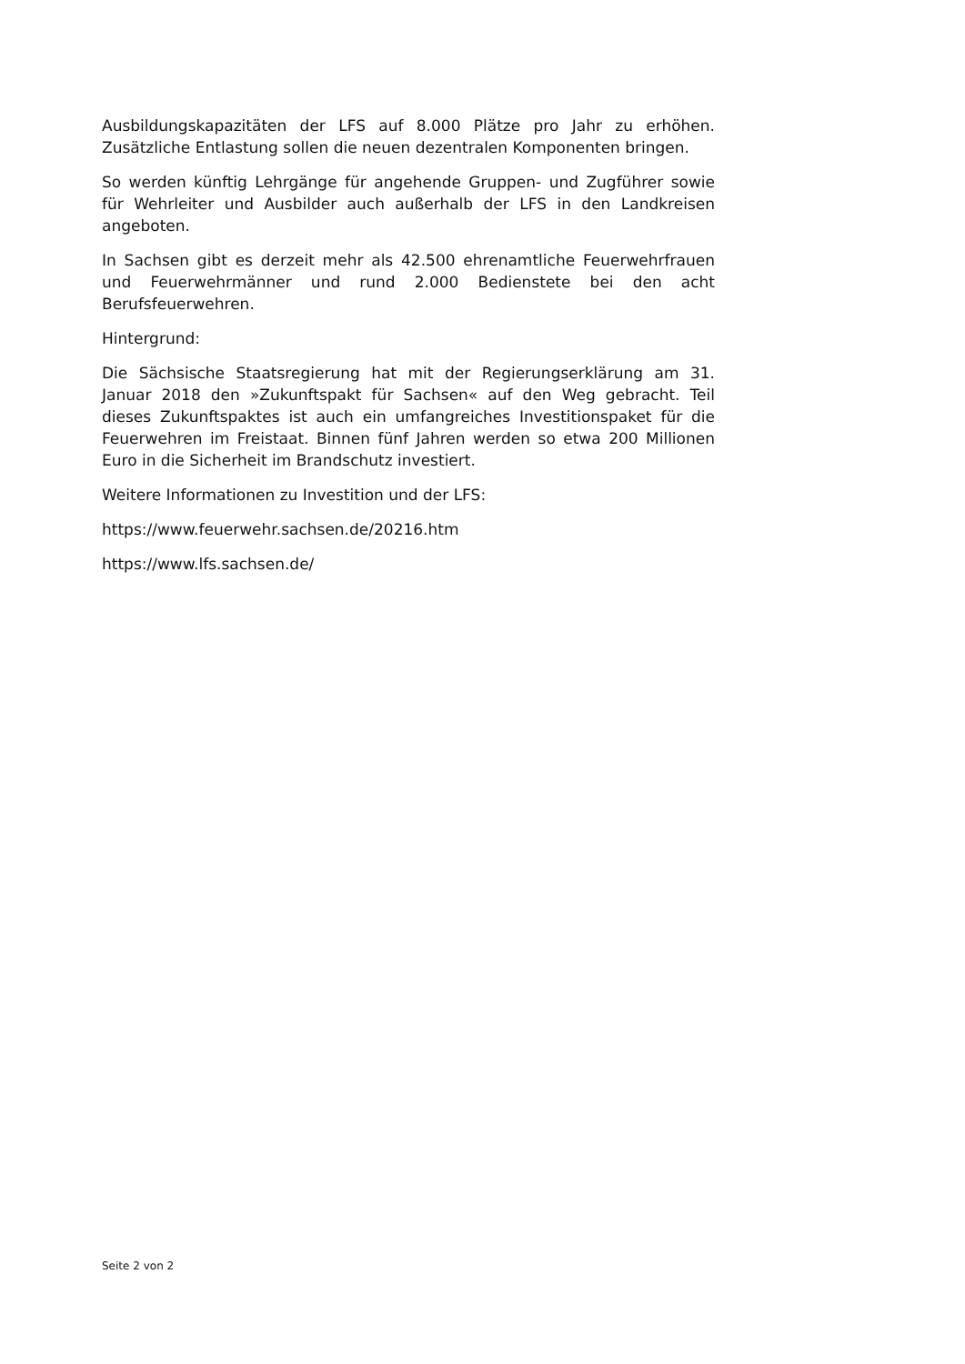Ausbildungskapazitäten der LFS auf 8.000 Plätze pro Jahr zu erhöhen. Zusätzliche Entlastung sollen die neuen dezentralen Komponenten bringen.
So werden künftig Lehrgänge für angehende Gruppen- und Zugführer sowie für Wehrleiter und Ausbilder auch außerhalb der LFS in den Landkreisen angeboten.
In Sachsen gibt es derzeit mehr als 42.500 ehrenamtliche Feuerwehrfrauen und Feuerwehrmänner und rund 2.000 Bedienstete bei den acht Berufsfeuerwehren.
Hintergrund:
Die Sächsische Staatsregierung hat mit der Regierungserklärung am 31. Januar 2018 den »Zukunftspakt für Sachsen« auf den Weg gebracht. Teil dieses Zukunftspaktes ist auch ein umfangreiches Investitionspaket für die Feuerwehren im Freistaat. Binnen fünf Jahren werden so etwa 200 Millionen Euro in die Sicherheit im Brandschutz investiert.
Weitere Informationen zu Investition und der LFS:
https://www.feuerwehr.sachsen.de/20216.htm
https://www.lfs.sachsen.de/
Seite 2 von 2